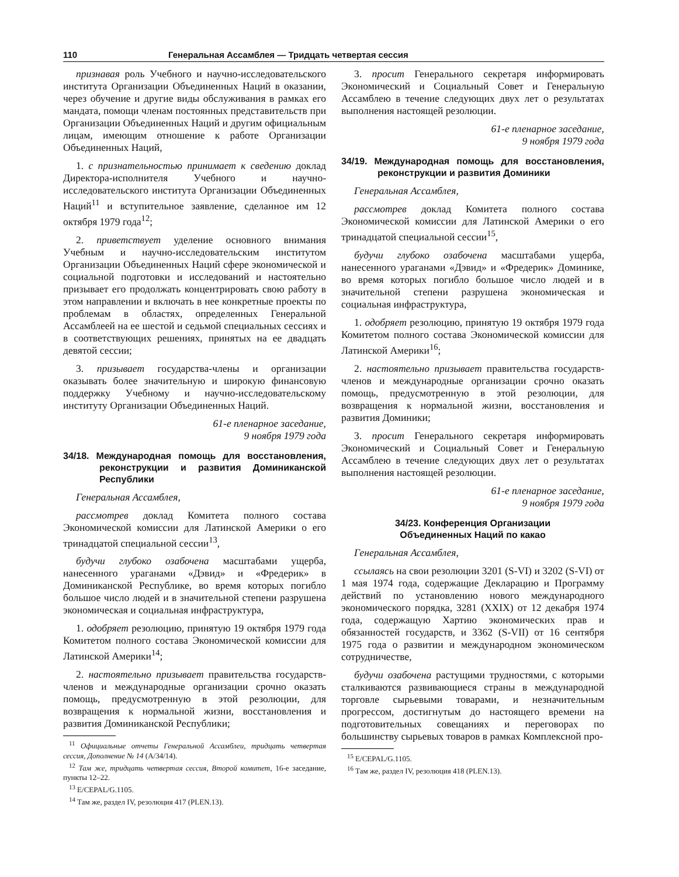110 Генеральная Ассамблея — Тридцать четвертая сессия
признавая роль Учебного и научно-исследовательского института Организации Объединенных Наций в оказании, через обучение и другие виды обслуживания в рамках его мандата, помощи членам постоянных представительств при Организации Объединенных Наций и другим официальным лицам, имеющим отношение к работе Организации Объединенных Наций,
1. с признательностью принимает к сведению доклад Директора-исполнителя Учебного и научно-исследовательского института Организации Объединенных Наций<sup>11</sup> и вступительное заявление, сделанное им 12 октября 1979 года<sup>12</sup>;
2. приветствует уделение основного внимания Учебным и научно-исследовательским институтом Организации Объединенных Наций сфере экономической и социальной подготовки и исследований и настоятельно призывает его продолжать концентрировать свою работу в этом направлении и включать в нее конкретные проекты по проблемам в областях, определенных Генеральной Ассамблеей на ее шестой и седьмой специальных сессиях и в соответствующих решениях, принятых на ее двадцать девятой сессии;
3. призывает государства-члены и организации оказывать более значительную и широкую финансовую поддержку Учебному и научно-исследовательскому институту Организации Объединенных Наций.
61-е пленарное заседание,
9 ноября 1979 года
34/18. Международная помощь для восстановления, реконструкции и развития Доминиканской Республики
Генеральная Ассамблея,
рассмотрев доклад Комитета полного состава Экономической комиссии для Латинской Америки о его тринадцатой специальной сессии<sup>13</sup>,
будучи глубоко озабочена масштабами ущерба, нанесенного ураганами «Дэвид» и «Фредерик» в Доминиканской Республике, во время которых погибло большое число людей и в значительной степени разрушена экономическая и социальная инфраструктура,
1. одобряет резолюцию, принятую 19 октября 1979 года Комитетом полного состава Экономической комиссии для Латинской Америки<sup>14</sup>;
2. настоятельно призывает правительства государств-членов и международные организации срочно оказать помощь, предусмотренную в этой резолюции, для возвращения к нормальной жизни, восстановления и развития Доминиканской Республики;
<sup>11</sup> Официальные отчеты Генеральной Ассамблеи, тридцать четвертая сессия, Дополнение № 14 (A/34/14).
<sup>12</sup> Там же, тридцать четвертая сессия, Второй комитет, 16-е заседание, пункты 12–22.
<sup>13</sup> E/CEPAL/G.1105.
<sup>14</sup> Там же, раздел IV, резолюция 417 (PLEN.13).
3. просит Генерального секретаря информировать Экономический и Социальный Совет и Генеральную Ассамблею в течение следующих двух лет о результатах выполнения настоящей резолюции.
61-е пленарное заседание,
9 ноября 1979 года
34/19. Международная помощь для восстановления, реконструкции и развития Доминики
Генеральная Ассамблея,
рассмотрев доклад Комитета полного состава Экономической комиссии для Латинской Америки о его тринадцатой специальной сессии<sup>15</sup>,
будучи глубоко озабочена масштабами ущерба, нанесенного ураганами «Дэвид» и «Фредерик» Доминике, во время которых погибло большое число людей и в значительной степени разрушена экономическая и социальная инфраструктура,
1. одобряет резолюцию, принятую 19 октября 1979 года Комитетом полного состава Экономической комиссии для Латинской Америки<sup>16</sup>;
2. настоятельно призывает правительства государств-членов и международные организации срочно оказать помощь, предусмотренную в этой резолюции, для возвращения к нормальной жизни, восстановления и развития Доминики;
3. просит Генерального секретаря информировать Экономический и Социальный Совет и Генеральную Ассамблею в течение следующих двух лет о результатах выполнения настоящей резолюции.
61-е пленарное заседание,
9 ноября 1979 года
34/23. Конференция Организации
Объединенных Наций по какао
Генеральная Ассамблея,
ссылаясь на свои резолюции 3201 (S-VI) и 3202 (S-VI) от 1 мая 1974 года, содержащие Декларацию и Программу действий по установлению нового международного экономического порядка, 3281 (XXIX) от 12 декабря 1974 года, содержащую Хартию экономических прав и обязанностей государств, и 3362 (S-VII) от 16 сентября 1975 года о развитии и международном экономическом сотрудничестве,
будучи озабочена растущими трудностями, с которыми сталкиваются развивающиеся страны в международной торговле сырьевыми товарами, и незначительным прогрессом, достигнутым до настоящего времени на подготовительных совещаниях и переговорах по большинству сырьевых товаров в рамках Комплексной про-
<sup>15</sup> E/CEPAL/G.1105.
<sup>16</sup> Там же, раздел IV, резолюция 418 (PLEN.13).